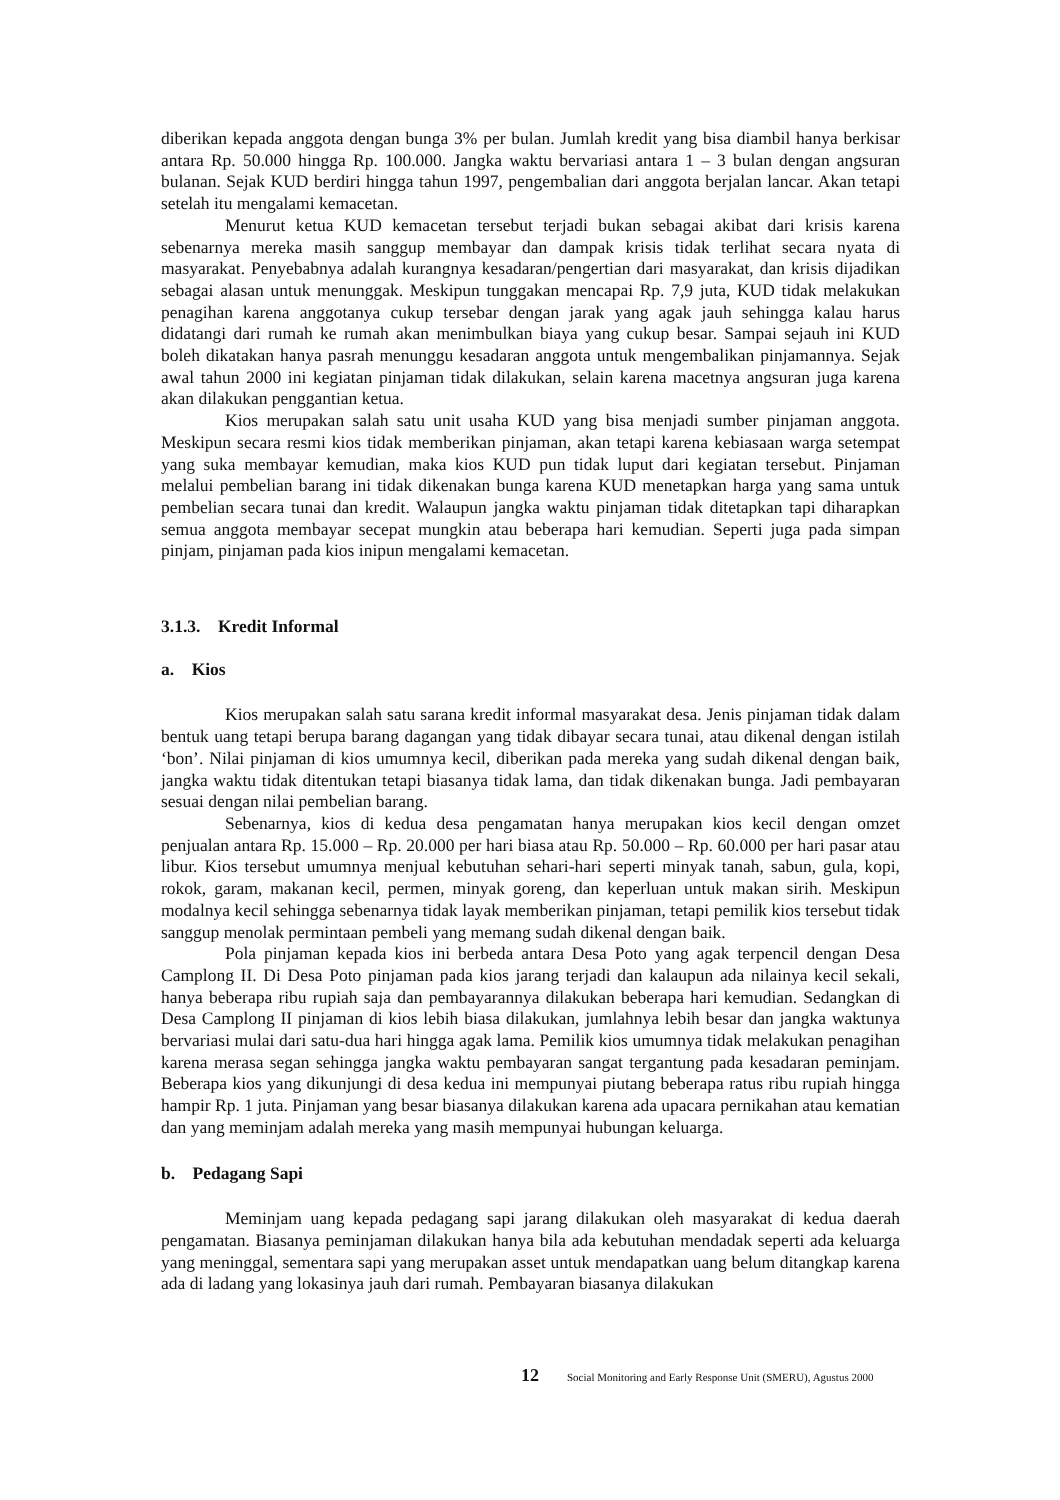diberikan kepada anggota dengan bunga 3% per bulan. Jumlah kredit yang bisa diambil hanya berkisar antara Rp. 50.000 hingga Rp. 100.000. Jangka waktu bervariasi antara 1 – 3 bulan dengan angsuran bulanan. Sejak KUD berdiri hingga tahun 1997, pengembalian dari anggota berjalan lancar. Akan tetapi setelah itu mengalami kemacetan.
Menurut ketua KUD kemacetan tersebut terjadi bukan sebagai akibat dari krisis karena sebenarnya mereka masih sanggup membayar dan dampak krisis tidak terlihat secara nyata di masyarakat. Penyebabnya adalah kurangnya kesadaran/pengertian dari masyarakat, dan krisis dijadikan sebagai alasan untuk menunggak. Meskipun tunggakan mencapai Rp. 7,9 juta, KUD tidak melakukan penagihan karena anggotanya cukup tersebar dengan jarak yang agak jauh sehingga kalau harus didatangi dari rumah ke rumah akan menimbulkan biaya yang cukup besar. Sampai sejauh ini KUD boleh dikatakan hanya pasrah menunggu kesadaran anggota untuk mengembalikan pinjamannya. Sejak awal tahun 2000 ini kegiatan pinjaman tidak dilakukan, selain karena macetnya angsuran juga karena akan dilakukan penggantian ketua.
Kios merupakan salah satu unit usaha KUD yang bisa menjadi sumber pinjaman anggota. Meskipun secara resmi kios tidak memberikan pinjaman, akan tetapi karena kebiasaan warga setempat yang suka membayar kemudian, maka kios KUD pun tidak luput dari kegiatan tersebut. Pinjaman melalui pembelian barang ini tidak dikenakan bunga karena KUD menetapkan harga yang sama untuk pembelian secara tunai dan kredit. Walaupun jangka waktu pinjaman tidak ditetapkan tapi diharapkan semua anggota membayar secepat mungkin atau beberapa hari kemudian. Seperti juga pada simpan pinjam, pinjaman pada kios inipun mengalami kemacetan.
3.1.3. Kredit Informal
a. Kios
Kios merupakan salah satu sarana kredit informal masyarakat desa. Jenis pinjaman tidak dalam bentuk uang tetapi berupa barang dagangan yang tidak dibayar secara tunai, atau dikenal dengan istilah ‘bon’. Nilai pinjaman di kios umumnya kecil, diberikan pada mereka yang sudah dikenal dengan baik, jangka waktu tidak ditentukan tetapi biasanya tidak lama, dan tidak dikenakan bunga. Jadi pembayaran sesuai dengan nilai pembelian barang.
Sebenarnya, kios di kedua desa pengamatan hanya merupakan kios kecil dengan omzet penjualan antara Rp. 15.000 – Rp. 20.000 per hari biasa atau Rp. 50.000 – Rp. 60.000 per hari pasar atau libur. Kios tersebut umumnya menjual kebutuhan sehari-hari seperti minyak tanah, sabun, gula, kopi, rokok, garam, makanan kecil, permen, minyak goreng, dan keperluan untuk makan sirih. Meskipun modalnya kecil sehingga sebenarnya tidak layak memberikan pinjaman, tetapi pemilik kios tersebut tidak sanggup menolak permintaan pembeli yang memang sudah dikenal dengan baik.
Pola pinjaman kepada kios ini berbeda antara Desa Poto yang agak terpencil dengan Desa Camplong II. Di Desa Poto pinjaman pada kios jarang terjadi dan kalaupun ada nilainya kecil sekali, hanya beberapa ribu rupiah saja dan pembayarannya dilakukan beberapa hari kemudian. Sedangkan di Desa Camplong II pinjaman di kios lebih biasa dilakukan, jumlahnya lebih besar dan jangka waktunya bervariasi mulai dari satu-dua hari hingga agak lama. Pemilik kios umumnya tidak melakukan penagihan karena merasa segan sehingga jangka waktu pembayaran sangat tergantung pada kesadaran peminjam. Beberapa kios yang dikunjungi di desa kedua ini mempunyai piutang beberapa ratus ribu rupiah hingga hampir Rp. 1 juta. Pinjaman yang besar biasanya dilakukan karena ada upacara pernikahan atau kematian dan yang meminjam adalah mereka yang masih mempunyai hubungan keluarga.
b. Pedagang Sapi
Meminjam uang kepada pedagang sapi jarang dilakukan oleh masyarakat di kedua daerah pengamatan. Biasanya peminjaman dilakukan hanya bila ada kebutuhan mendadak seperti ada keluarga yang meninggal, sementara sapi yang merupakan asset untuk mendapatkan uang belum ditangkap karena ada di ladang yang lokasinya jauh dari rumah. Pembayaran biasanya dilakukan
12 Social Monitoring and Early Response Unit (SMERU), Agustus 2000